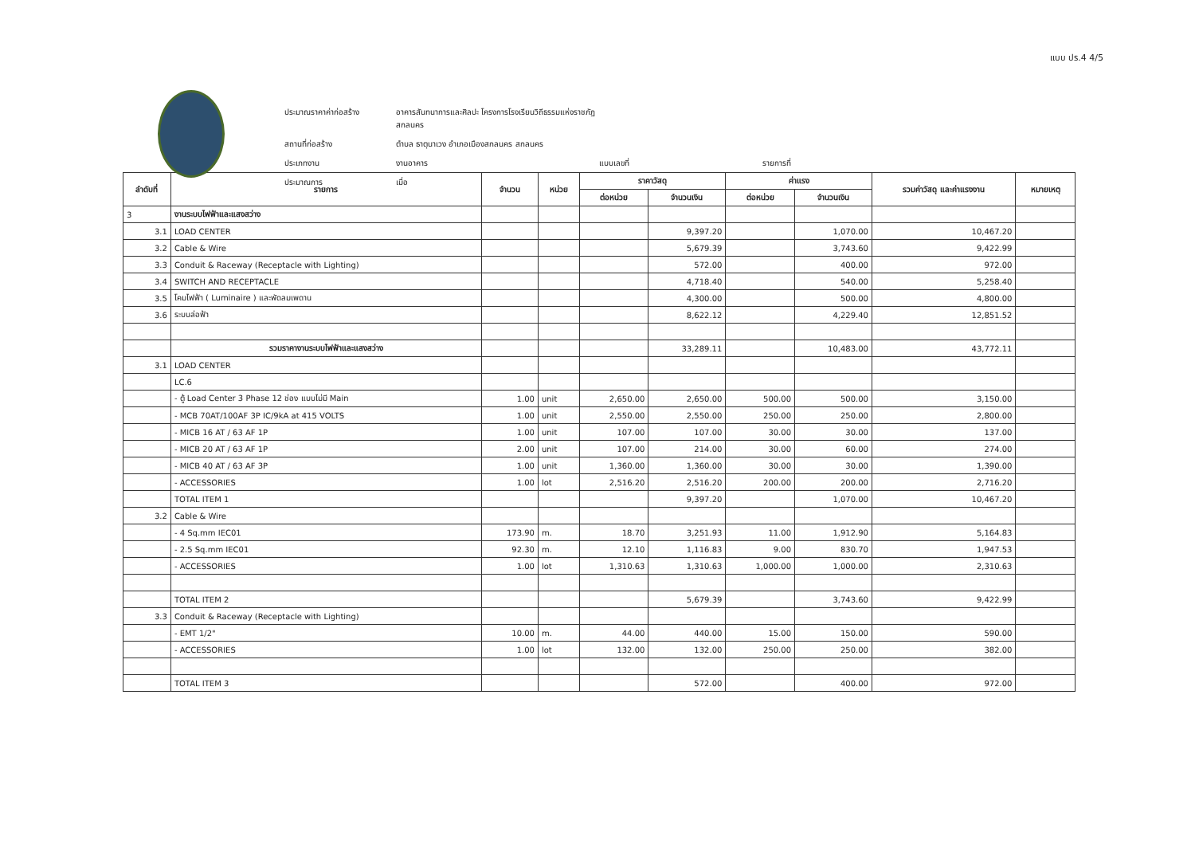แบบ ปร.4 4/5
ประมาณราคาค่าก่อสร้าง
อาคารสันทนาการและศิลปะ โครงการโรงเรียนวิถีธรรมแห่งราชภัฏสกลนคร
สถานที่ก่อสร้าง
ตำบล ธาตุนาเวง อำเภอเมืองสกลนคร สกลนคร
ประเภทงาน
งานอาคาร
แบบเลขที่
รายการที่
ประมาณการ
เมื่อ
| ลำดับที่ | รายการ | จำนวน | หน่วย | ราคาวัสดุ | | ค่าแรง | | รวมค่าวัสดุ และค่าแรงงาน | หมายเหตุ |
| --- | --- | --- | --- | --- | --- | --- | --- | --- | --- |
| | | | | ต่อหน่วย | จำนวนเงิน | ต่อหน่วย | จำนวนเงิน | | |
| 3 | งานระบบไฟฟ้าและแสงสว่าง | | | | | | | | |
| 3.1 | LOAD CENTER | | | | 9,397.20 | | 1,070.00 | 10,467.20 | |
| 3.2 | Cable & Wire | | | | 5,679.39 | | 3,743.60 | 9,422.99 | |
| 3.3 | Conduit & Raceway (Receptacle with Lighting) | | | | 572.00 | | 400.00 | 972.00 | |
| 3.4 | SWITCH AND RECEPTACLE | | | | 4,718.40 | | 540.00 | 5,258.40 | |
| 3.5 | โคมไฟฟ้า ( Luminaire ) และพัดลมเพดาน | | | | 4,300.00 | | 500.00 | 4,800.00 | |
| 3.6 | ระบบล่อฟ้า | | | | 8,622.12 | | 4,229.40 | 12,851.52 | |
| | รวมราคางานระบบไฟฟ้าและแสงสว่าง | | | | 33,289.11 | | 10,483.00 | 43,772.11 | |
| 3.1 | LOAD CENTER | | | | | | | | |
| | LC.6 | | | | | | | | |
| | - ตู้ Load Center 3 Phase 12 ช่อง แบบไม่มี Main | 1.00 | unit | 2,650.00 | 2,650.00 | 500.00 | 500.00 | 3,150.00 | |
| | - MCB 70AT/100AF 3P IC/9kA at 415 VOLTS | 1.00 | unit | 2,550.00 | 2,550.00 | 250.00 | 250.00 | 2,800.00 | |
| | - MICB 16 AT / 63 AF 1P | 1.00 | unit | 107.00 | 107.00 | 30.00 | 30.00 | 137.00 | |
| | - MICB 20 AT / 63 AF 1P | 2.00 | unit | 107.00 | 214.00 | 30.00 | 60.00 | 274.00 | |
| | - MICB 40 AT / 63 AF 3P | 1.00 | unit | 1,360.00 | 1,360.00 | 30.00 | 30.00 | 1,390.00 | |
| | - ACCESSORIES | 1.00 | lot | 2,516.20 | 2,516.20 | 200.00 | 200.00 | 2,716.20 | |
| | TOTAL ITEM 1 | | | | 9,397.20 | | 1,070.00 | 10,467.20 | |
| 3.2 | Cable & Wire | | | | | | | | |
| | - 4 Sq.mm IEC01 | 173.90 | m. | 18.70 | 3,251.93 | 11.00 | 1,912.90 | 5,164.83 | |
| | - 2.5 Sq.mm IEC01 | 92.30 | m. | 12.10 | 1,116.83 | 9.00 | 830.70 | 1,947.53 | |
| | - ACCESSORIES | 1.00 | lot | 1,310.63 | 1,310.63 | 1,000.00 | 1,000.00 | 2,310.63 | |
| | TOTAL ITEM 2 | | | | 5,679.39 | | 3,743.60 | 9,422.99 | |
| 3.3 | Conduit & Raceway (Receptacle with Lighting) | | | | | | | | |
| | - EMT 1/2" | 10.00 | m. | 44.00 | 440.00 | 15.00 | 150.00 | 590.00 | |
| | - ACCESSORIES | 1.00 | lot | 132.00 | 132.00 | 250.00 | 250.00 | 382.00 | |
| | TOTAL ITEM 3 | | | | 572.00 | | 400.00 | 972.00 | |